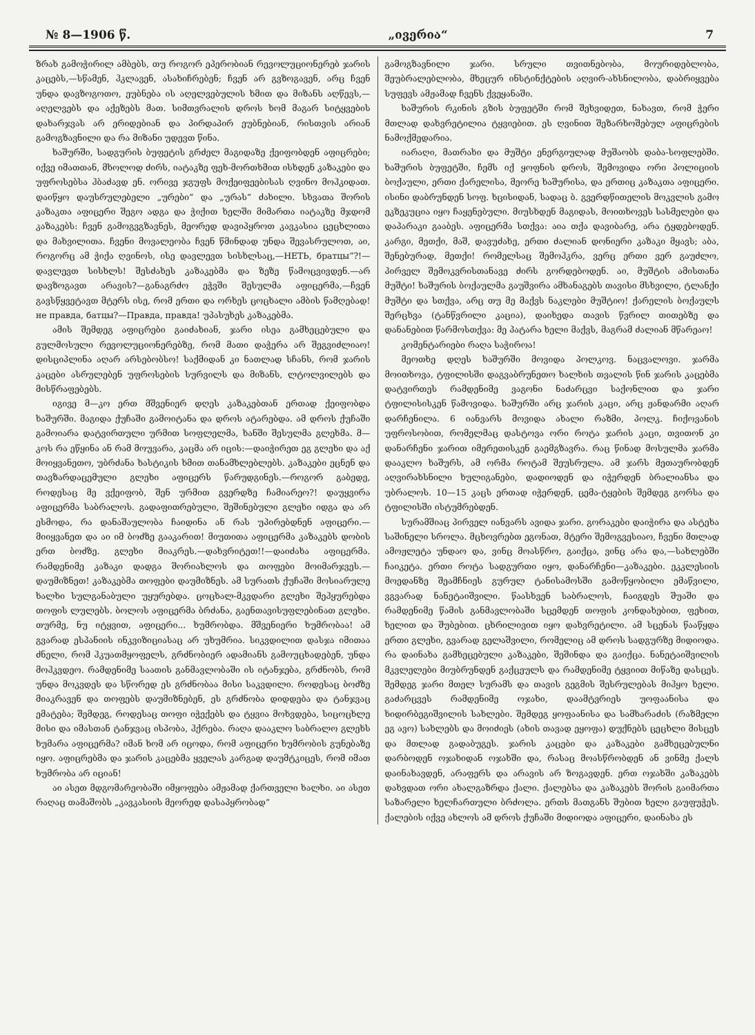№ 8—1906 წ. „ივერია“7
ზრახ გამოჭირილ ამბებს, თუ როგორ ეპერობიან რევოლუციონერებ ჯარის კაცებს,—სწამენ, ჰკლავენ, ასახიჩრებენ; ჩვენ არ გვზოგავენ, არც ჩვენ უნდა დავზოგოთო, ეუბნება ის აღელვებულის ხმით და მიზანს აღწევს,—აღელვებს და აქეზებს მათ. სიმთვრალის დროს ხომ მაგარ სიტყვების დახარჯვას არ ერიდებიან და პირდაპირ ეუბნებიან, რისთვის არიან გამოგზავნილი და რა მიზანი უდევთ წინა.
ხაშურში, სადგურის ბუფეტის გრძელ მაგიდაზე ქეიფობდენ აფიცრები; იქვე იმათთან, მხოლოდ ძირს, იატაკზე ფეხ-მორთხმით ისხდენ კაზაკები და უფროსებსა ჰბაძავდ ენ. ორივე ჯგუფს მოქეიფეებისას ღვინო მოჰკიდათ. დაიწყო დაუსრულებელი „ურები“ და „ურას“ ძახილი. სხვათა შორის კაზაკთა აფიცერი შეგო ადგა და ჭიქით ხელში მიმართა იატაკზე მჯდომ კაზაკებს: ჩვენ გამოგვგზავნეს, მეორედ დავიპყროთ კავკასია ცეცხლითა და მახვილითა. ჩვენი მოვალეობა ჩვენ წმინდად უნდა შევასრულოთ, აი, როგორც ამ ჭიქა ღვინოს, ისე დავლევთ სისხლსაც,—НЕТЬ, братцы“?!—დავლევთ სისხლს! შესძახეს კაზაკებმა და ზეზე წამოცვივდენ.—არ დავზოგავთ არავის?—განაგრძო ეჭვში შესულმა აფიცერმა,—ჩვენ გავსწყვეტავთ მტერს ისე, რომ ერთი და ორხეს ცოცხალი ამბის წამღებად! не правда, батцы?—Правда, правда! უპასუხეს კაზაკებმა.
ამის შემდეგ აფიცრები გაიძახიან, ჯარი ისეა გამხეცებული და გულმოსული რევოლუციონერებზე, რომ მათი დაჭერა არ შეგვიძლიაო! დისციპლინა აღარ არსებობსო! საქმიდან კი ნათლად სჩანს, რომ ჯარის კაცები ასრულებენ უფროსების სურვილს და მიზანს, ლტოლვილებს და მისწრაფებებს.
იგივე მ—კო ერთ მშვენიერ დღეს კაზაკებთან ერთად ქეიფობდა ხაშურში. მაგიდა ქუჩაში გამოიტანა და დროს ატარებდა. ამ დროს ქუჩაში გამოიარა დატვირთული ურმით სოფლელმა, ხანში შესულმა გლეხმა. მ—კოს რა ეწყინა ან რამ მოუვარა, კაცმა არ იცის:—დაიჭირეთ ეგ გლეხი და აქ მოიყვანეთო, უბრძანა ხასტიკის ხმით თანამხლებლებს. კაზაკები ეცნენ და თავზარდაცემული გლეხი აფიცერს წარუდგინეს.—როგორ გაბედე, როდესაც მე ვქეიფობ, შენ ურმით გვერდზე ჩამიარეო?! დაუყვირა აფიცერმა საბრალოს. გადაფითრებული, შეშინებული გლეხი იდგა და არ ესმოდა, რა დანაშაულობა ჩაიდინა ან რას უპირებდნენ აფიცერი.—მიიყვანეთ და აი იმ ბოძზე გააკარით! მიუთითა აფიცერმა კაზაკებს დობის ერთ ბოძზე. გლეხი მიაკრეს.—დახვრიტეთ!!—დაიძახა აფიცერმა. რამდენიმე კაზაკი დადგა შორიახლოს და თოფები მოიმარჯვეს.—დაუმიზნეთ! კაზაკებმა თოფები დაუმიზნეს. ამ სურათს ქუჩაში მოსიარულე ხალხი სულგანაბული უყურებდა. ცოცხალ-მკვდარი გლეხი შეჰყურებდა თოფის ლულებს. ბოლოს აფიცერმა ბრძანა, გაენთავისუფლებინათ გლეხი. თურმე, ნუ იტყვით, აფიცერი... ხუმრობდა. მშვენიერი ხუმრობაა! ამ გვარად ესპანიის ინკვიზიციასაც არ უხუმრია. სიკვდილით დასჯა იმითაა ძნელი, რომ ჰკუათმყოფელს, გრძნობიერ ადამიანს გამოუცხადებენ, უნდა მოჰკვდეო. რამდენიმე საათის განმავლობაში ის იტანჯება, გრძნობს, რომ უნდა მოკვდეს და სწორედ ეს გრძნობაა მისი საკვდილი. როდესაც ბოძზე მიაკრავენ და თოფებს დაუმიზნებენ, ეს გრძნობა დიდდება და ტანჯვაც ემატება; შემდეგ, როდესაც თოფი იჭექებს და ტყვია მოხვდება, სიცოცხლე მისი და იმასთან ტანჯვაც ისპობა, ჰქრება. რაღა დააკლო საბრალო გლეხს ხუმარა აფიცერმა? იმან ხომ არ იცოდა, რომ აფიცერი ხუმრობის გუნებაზე იყო. აფიცრებმა და ჯარის კაცებმა ყველას კარგად დაუმტკიცეს, რომ იმათ ხუმრობა არ იციან!
აი ასეთ მდგომარეობაში იმყოფება ამჟამად ქართველი ხალხი. აი ასეთ რაღაც თამაშობს „კავკასიის მეორედ დასაპყრობად“
გამოგზავნილი ჯარი. სრული თვითნებობა, მოურიდებლობა, შეუბრალებლობა, მხეცურ ინსტინქტების აღვირ-ახსნილობა, დაბრიყვება სუფევს ამჟამად ჩვენს ქვეყანაში.
ხაშურის რკინის გზის ბუფეტში რომ შეხვიდეთ, ნახავთ, რომ ჭერი მთლად დახვრეტილია ტყვიებით. ეს ღვინით შეზარხოშებულ აფიცრების ნამოქმედარია.
იარაღი, მათრახი და მუშტი ენერგიულად მუშაობს დაბა-სოფლებში. ხაშურის ბუფეტში, ჩემს იქ ყოფნის დროს, შემოვიდა ორი პოლიციის ბოქაული, ერთი ქარელისა, მეორე ხაშურისა, და ერთიც კაზაკთა აფიცერი. ისინი დაბრუნდენ სოფ. ხცისიდან, სადაც ბ. გვერდწითელის მოკვლის გამო ეკზეკუცია იყო ჩაყენებული. მიუსხდენ მაგიდას, მოითხოვეს სასმელები და დაპარაკი გააბეს. აფიცერმა სთქვა: აია თქა დავიბარე, არა ტყდებოდენ. კარგი, მეთქი, მაშ, დავუძახე, ერთი ძალიან დონიერი კაზაკი მყავს; აბა, შენებურად, მეთქი! რომელსაც შემოჰკრა, ვერც ერთი ვერ გაუძლო, პირველ შემოკვრისთანავე ძირს გორდებოდენ. აი, მუშტის ამისთანა მუშტი! ხაშურის ბოქაულმა გაუშვირა ამხანაგებს თავისი მსხვილი, ტლანქი მუშტი და სთქვა, არც თუ მე მაქვს ნაკლები მუშტიო! ქარელის ბოქაულს შერცხვა (ტანწვრილი კაცია), დაიხედა თავის წვრილ თითებზე და დანანებით წარმოსთქვა: მე პატარა ხელი მაქვს, მაგრამ ძალიან მწარეაო!
კომენტარიები რაღა საჭიროა!
მეოთხე დღეს ხაშურში მოვიდა პოლკოვ. ნაცვალოვი. ჯარმა მოითხოვა, ტფილისში დაგვაბრუნეთო ხალხის თვალის წინ ჯარის კაცებმა დატვირთეს რამდენიმე ვაგონი ნაძარცვი საქონლით და ჯარი ტფილისისკენ წამოვიდა. ხაშურში არც ჯარის კაცი, არც ჟანდარმი აღარ დარჩენილა. 6 იანვარს მოვიდა ახალი რაზმი, პოლკ. ჩიქოვანის უფროსობით, რომელმაც დასტოვა ორი როტა ჯარის კაცი, თვითონ კი დანარჩენი ჯარით იმერეთისკენ გაემგზავრა. რაც წინად მოსულმა ჯარმა დააკლო ხაშურს, ამ ორმა როტამ შეუსრულა. ამ ჯარს მეთაურობდენ აღვირახსნილი ხულიგანები, დადიოდენ და იჭერდენ ბრალიანსა და უბრალოს. 10—15 კაცს ერთად იჭერდენ, ცემა-ტყების შემდეგ გორსა და ტფილისში ისტუმრებდენ.
სურამშიაც პირველ იანვარს ავიდა ჯარი. გორაკები დაიჭირა და ასტეხა საშინელი სროლა. მცხოვრებთ ეგონათ, მტერი შემოგვესიაო, ჩვენი მთლად ამოჟლეტა უნდაო და, ვინც მოასწრო, გაიქცა, ვინც არა და,—სახლებში ჩაიკეტა. ერთი როტა სადგურთი იყო, დანარჩენი—კაზაკები. ეკკლესიის მოედანზე შეამჩნიეს გურულ ტანისამოსში გამოწყობილი ემაწვილი, ვგვარად ნანეტაიშვილი. წაასხვენ საბრალოს, ჩაიგდეს შუაში და რამდენიმე წამის განმავლობაში სცემდენ თოფის კონდახებით, ფეხით, ხელით და შუბებით. ცხრილივით იყო დახვრეტილი. ამ სცენას წააწყდა ერთი გლეხი, გვარად გელაშვილი, რომელიც ამ დროს სადგურზე მიდიოდა. რა დაინახა გამხეცებული კაზაკები, შეშინდა და გაიქცა. ნანეტაიშვილის მკვლელები მიუბრუნდენ გაქცეულს და რამდენიმე ტყვიით მიწაზე დასცეს. შემდეგ ჯარი მთელ სურამს და თავის გეგმის შესრულებას მიჰყო ხელი. გაძარცვეს რამდენიმე ოჯახი, დაამტვრიეს უოფაანისა და ხიდირბეგიშვილის სახლები. შემდეგ ყოფაანისა და სამხარაძის (რაზმელი ეგ ავო) სახლებს და მოიძიეს (ახის თავად ეყოფა) დუქნებს ცეცხლი მისცეს და მთლად გადაბუგეს. ჯარის კაცები და კაზაკები გამხეცებულნი დარბოდენ ოჯახიდან ოჯახში და, რასაც მოასწრობდენ ან ვინმე ქალს დაინახავდენ, არაფერს და არავის არ ზოგავდენ. ერთ ოჯახში კაზაკებს დახვდათ ორი ახალგაზრდა ქალი. ქალებსა და კაზაკებს შორის გაიმართა საზარელი ხელჩართული ბრძოლა. ერთს მათგანს შუბით ხელი გაუფუჭეს. ქალების იქვე ახლოს ამ დროს ქუჩაში მიდიოდა აფიცერი, დაინახა ეს